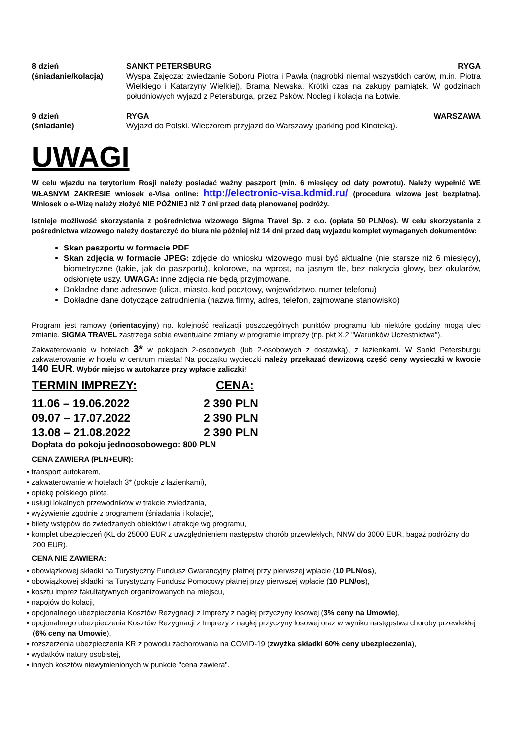8 dzień
(śniadanie/kolacja)
SANKT PETERSBURG RYGA
Wyspa Zajęcza: zwiedzanie Soboru Piotra i Pawła (nagrobki niemal wszystkich carów, m.in. Piotra Wielkiego i Katarzyny Wielkiej), Brama Newska. Krótki czas na zakupy pamiątek. W godzinach południowych wyjazd z Petersburga, przez Psków. Nocleg i kolacja na Łotwie.
9 dzień
(śniadanie)
RYGA WARSZAWA
Wyjazd do Polski. Wieczorem przyjazd do Warszawy (parking pod Kinoteką).
UWAGI
W celu wjazdu na terytorium Rosji należy posiadać ważny paszport (min. 6 miesięcy od daty powrotu). Należy wypełnić WE WŁASNYM ZAKRESIE wniosek e-Visa online: http://electronic-visa.kdmid.ru/ (procedura wizowa jest bezpłatna). Wniosek o e-Wizę należy złożyć NIE PÓŹNIEJ niż 7 dni przed datą planowanej podróży.
Istnieje możliwość skorzystania z pośrednictwa wizowego Sigma Travel Sp. z o.o. (opłata 50 PLN/os). W celu skorzystania z pośrednictwa wizowego należy dostarczyć do biura nie później niż 14 dni przed datą wyjazdu komplet wymaganych dokumentów:
Skan paszportu w formacie PDF
Skan zdjęcia w formacie JPEG: zdjęcie do wniosku wizowego musi być aktualne (nie starsze niż 6 miesięcy), biometryczne (takie, jak do paszportu), kolorowe, na wprost, na jasnym tle, bez nakrycia głowy, bez okularów, odsłonięte uszy. UWAGA: inne zdjęcia nie będą przyjmowane.
Dokładne dane adresowe (ulica, miasto, kod pocztowy, województwo, numer telefonu)
Dokładne dane dotyczące zatrudnienia (nazwa firmy, adres, telefon, zajmowane stanowisko)
Program jest ramowy (orientacyjny) np. kolejność realizacji poszczególnych punktów programu lub niektóre godziny mogą ulec zmianie. SIGMA TRAVEL zastrzega sobie ewentualne zmiany w programie imprezy (np. pkt X.2 "Warunków Uczestnictwa").
Zakwaterowanie w hotelach 3* w pokojach 2-osobowych (lub 2-osobowych z dostawką), z łazienkami. W Sankt Petersburgu zakwaterowanie w hotelu w centrum miasta! Na początku wycieczki należy przekazać dewizową część ceny wycieczki w kwocie 140 EUR. Wybór miejsc w autokarze przy wpłacie zaliczki!
TERMIN IMPREZY: CENA:
11.06 – 19.06.2022
09.07 – 17.07.2022
13.08 – 21.08.2022
2 390 PLN
2 390 PLN
2 390 PLN
Dopłata do pokoju jednoosobowego: 800 PLN
CENA ZAWIERA (PLN+EUR):
• transport autokarem,
• zakwaterowanie w hotelach 3* (pokoje z łazienkami),
• opiekę polskiego pilota,
• usługi lokalnych przewodników w trakcie zwiedzania,
• wyżywienie zgodnie z programem (śniadania i kolacje),
• bilety wstępów do zwiedzanych obiektów i atrakcje wg programu,
• komplet ubezpieczeń (KL do 25000 EUR z uwzględnieniem następstw chorób przewlekłych, NNW do 3000 EUR, bagaż podróżny do 200 EUR).
CENA NIE ZAWIERA:
• obowiązkowej składki na Turystyczny Fundusz Gwarancyjny płatnej przy pierwszej wpłacie (10 PLN/os),
• obowiązkowej składki na Turystyczny Fundusz Pomocowy płatnej przy pierwszej wpłacie (10 PLN/os),
• kosztu imprez fakultatywnych organizowanych na miejscu,
• napojów do kolacji,
• opcjonalnego ubezpieczenia Kosztów Rezygnacji z Imprezy z nagłej przyczyny losowej (3% ceny na Umowie),
• opcjonalnego ubezpieczenia Kosztów Rezygnacji z Imprezy z nagłej przyczyny losowej oraz w wyniku następstwa choroby przewlekłej (6% ceny na Umowie),
• rozszerzenia ubezpieczenia KR z powodu zachorowania na COVID-19 (zwyżka składki 60% ceny ubezpieczenia),
• wydatków natury osobistej,
• innych kosztów niewymienionych w punkcie "cena zawiera".